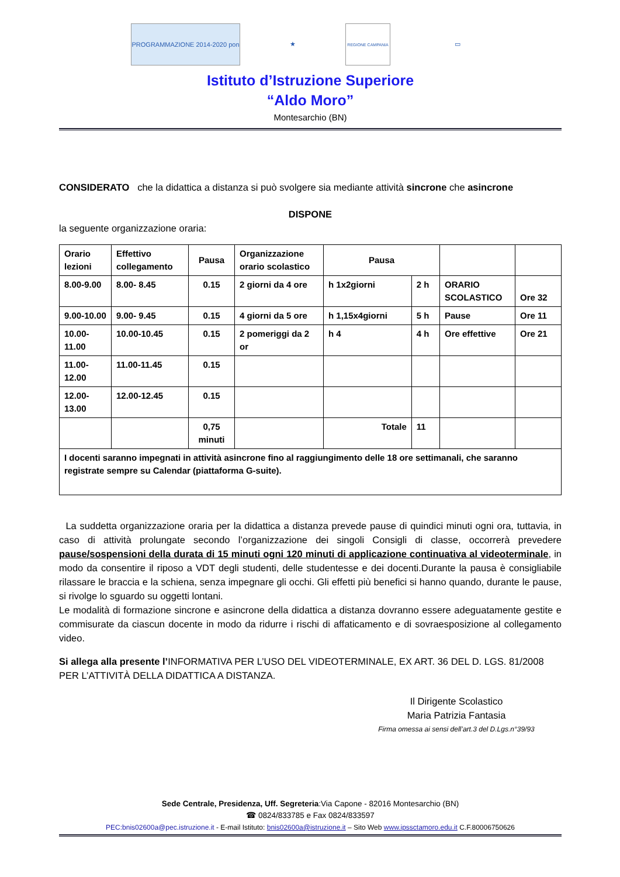PROGRAMMAZIONE 2014-2020 pon ★
REGIONE CAMPANIA
▭
Istituto d’Istruzione Superiore
“Aldo Moro”
Montesarchio (BN)
CONSIDERATO che la didattica a distanza si può svolgere sia mediante attività sincrone che asincrone
DISPONE
la seguente organizzazione oraria:
| Orario lezioni | Effettivo collegamento | Pausa | Organizzazione orario scolastico | Pausa | | | |
| --- | --- | --- | --- | --- | --- | --- | --- |
| 8.00-9.00 | 8.00- 8.45 | 0.15 | 2 giorni da 4 ore | h 1x2giorni | 2 h | ORARIO SCOLASTICO | Ore 32 |
| 9.00-10.00 | 9.00- 9.45 | 0.15 | 4 giorni da 5 ore | h 1,15x4giorni | 5 h | Pause | Ore 11 |
| 10.00-11.00 | 10.00-10.45 | 0.15 | 2 pomeriggi da 2 or | h 4 | 4 h | Ore effettive | Ore 21 |
| 11.00-12.00 | 11.00-11.45 | 0.15 | | | | | |
| 12.00-13.00 | 12.00-12.45 | 0.15 | | | | | |
| | | 0,75 minuti | | Totale | 11 | | |
| I docenti saranno impegnati in attività asincrone fino al raggiungimento delle 18 ore settimanali, che saranno registrate sempre su Calendar (piattaforma G-suite). | | | | | | | |
La suddetta organizzazione oraria per la didattica a distanza prevede pause di quindici minuti ogni ora, tuttavia, in caso di attività prolungate secondo l’organizzazione dei singoli Consigli di classe, occorrerà prevedere pause/sospensioni della durata di 15 minuti ogni 120 minuti di applicazione continuativa al videoterminale, in modo da consentire il riposo a VDT degli studenti, delle studentesse e dei docenti.Durante la pausa è consigliabile rilassare le braccia e la schiena, senza impegnare gli occhi. Gli effetti più benefici si hanno quando, durante le pause, si rivolge lo sguardo su oggetti lontani.
Le modalità di formazione sincrone e asincrone della didattica a distanza dovranno essere adeguatamente gestite e commisurate da ciascun docente in modo da ridurre i rischi di affaticamento e di sovraesposizione al collegamento video.
Si allega alla presente l’INFORMATIVA PER L’USO DEL VIDEOTERMINALE, EX ART. 36 DEL D. LGS. 81/2008 PER L’ATTIVITÀ DELLA DIDATTICA A DISTANZA.
Il Dirigente Scolastico
Maria Patrizia Fantasia
Firma omessa ai sensi dell’art.3 del D.Lgs.n°39/93
Sede Centrale, Presidenza, Uff. Segreteria:Via Capone - 82016 Montesarchio (BN)
☎ 0824/833785 e Fax 0824/833597
PEC:bnis02600a@pec.istruzione.it - E-mail Istituto: bnis02600a@istruzione.it – Sito Web www.ipssctamoro.edu.it C.F.80006750626